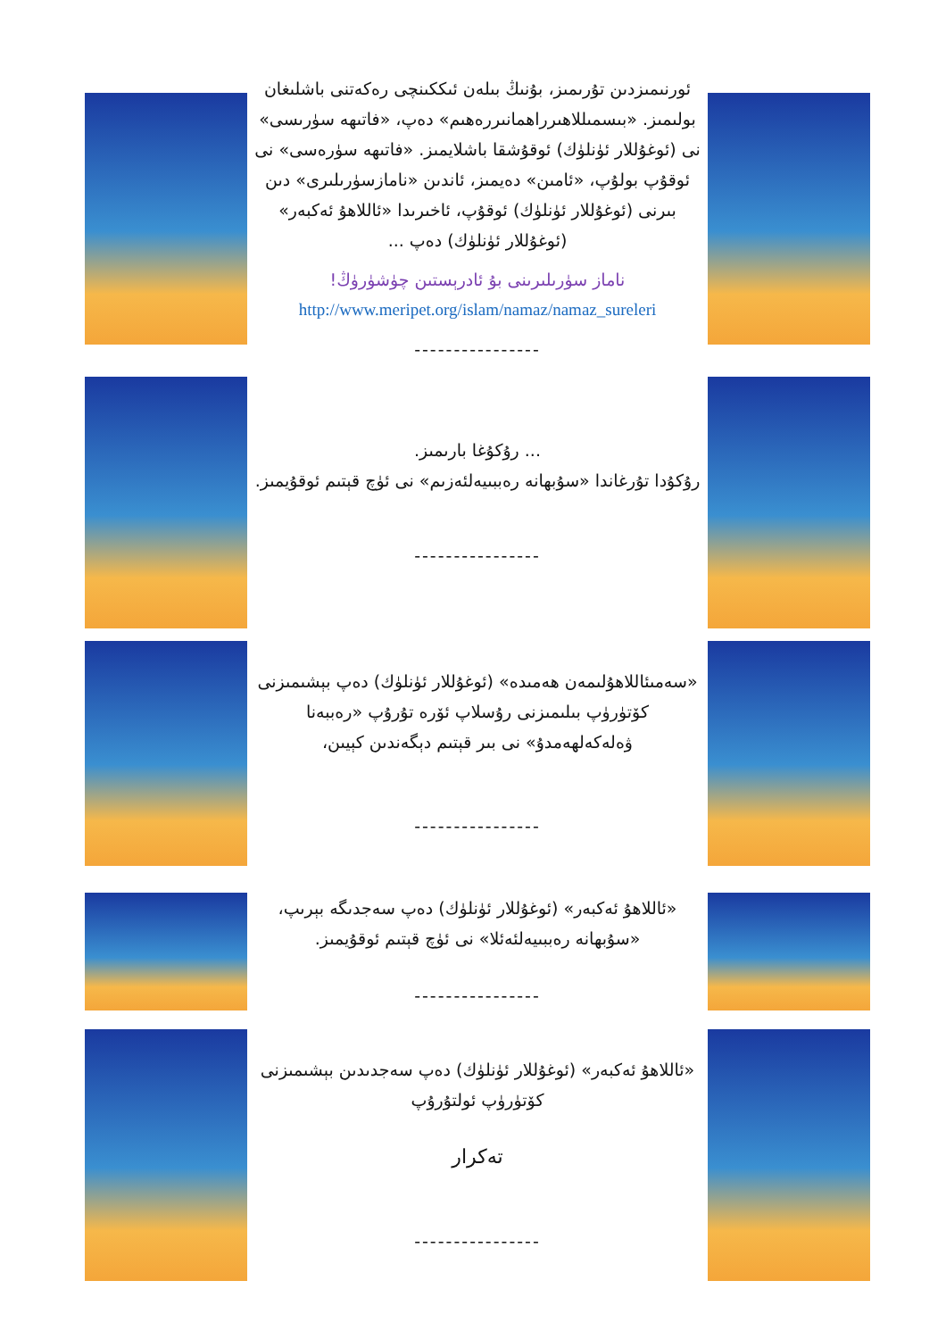ئورنىمىزدىن تۇرىمىز، بۇنىڭ بىلەن ئىككىنچى رەكەتنى باشلىغان بولىمىز. «بىسمىللاھىرراھمانىررەھىم» دەپ، «فاتىھە سۈرىسى» نى (ئوغۇللار ئۈنلۈك) ئوقۇشقا باشلايمىز. «فاتىھە سۈرەسى» نى ئوقۇپ بولۇپ، «ئامىن» دەيمىز، ئاندىن «نامازسۈرىلىرى» دىن بىرنى (ئوغۇللار ئۈنلۈك) ئوقۇپ، ئاخىرىدا «ئاللاھۇ ئەكبەر» (ئوغۇللار ئۈنلۈك) دەپ ...
ناماز سۈرىلىرىنى بۇ ئادرېستىن چۈشۈرۈڭ!
http://www.meripet.org/islam/namaz/namaz_sureleri
----------------
... رۇكۇغا بارىمىز.
رۇكۇدا تۇرغاندا «سۇبھانە رەببىيەلئەزىم» نى ئۈچ قېتىم ئوقۇيمىز.
----------------
«سەمىئاللاھۇلىمەن ھەمىدە» (ئوغۇللار ئۈنلۈك) دەپ بېشىمىزنى كۆتۈرۈپ بىلىمىزنى رۇسلاپ ئۆرە تۇرۇپ «رەببەنا ۋەلەكەلھەمدۇ» نى بىر قېتىم دېگەندىن كېيىن،
----------------
«ئاللاھۇ ئەكبەر» (ئوغۇللار ئۈنلۈك) دەپ سەجدىگە بېرىپ، «سۇبھانە رەببىيەلئەئلا» نى ئۈچ قېتىم ئوقۇيمىز.
----------------
«ئاللاھۇ ئەكبەر» (ئوغۇللار ئۈنلۈك) دەپ سەجدىدىن بېشىمىزنى كۆتۈرۈپ ئولتۇرۇپ
تەكرار
----------------